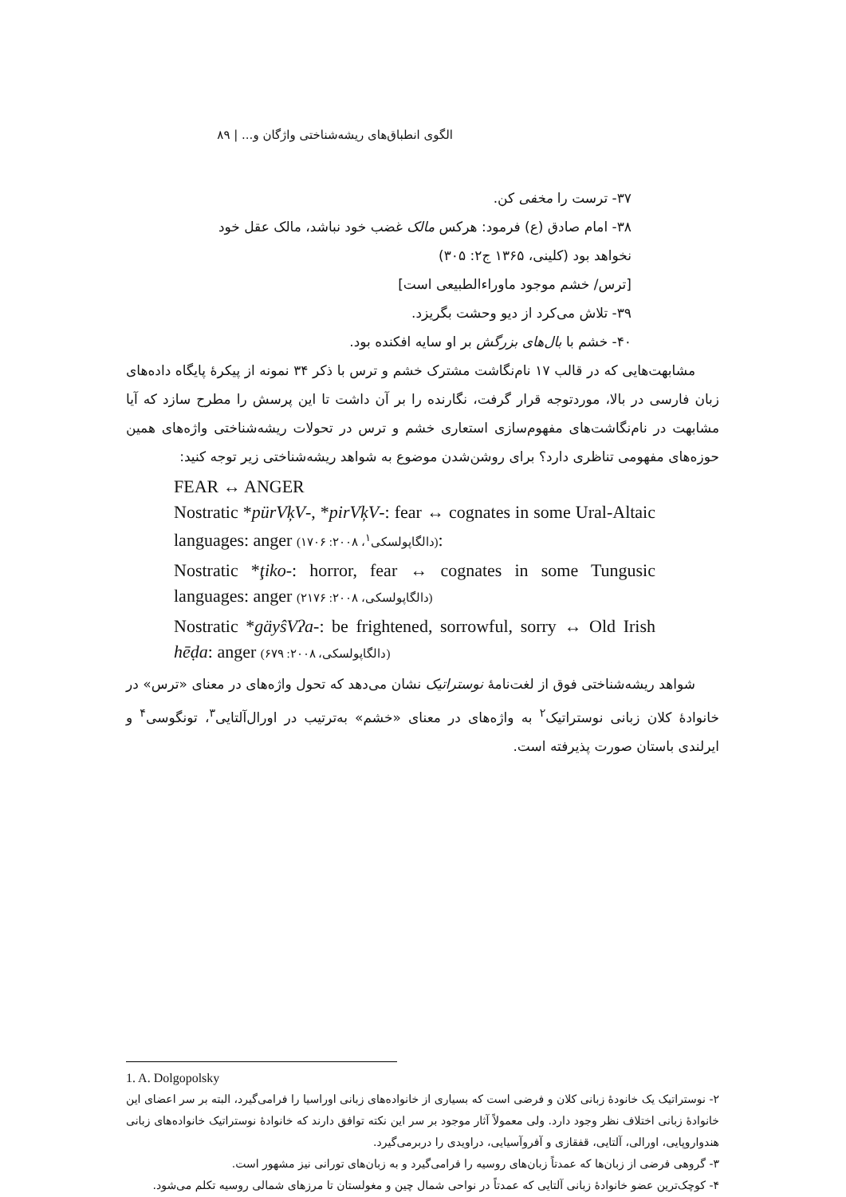الگوی انطباق‌های ریشه‌شناختی واژگان و... | ۸۹
۳۷- ترست را مخفی کن.
۳۸- امام صادق (ع) فرمود: هرکس مالک غضب خود نباشد، مالک عقل خود
نخواهد بود (کلینی، ۱۳۶۵ ج۲: ۳۰۵)
[ترس/ خشم موجود ماوراءالطبیعی است]
۳۹- تلاش می‌کرد از دیو وحشت بگریزد.
۴۰- خشم با بال‌های بزرگش بر او سایه افکنده بود.
مشابهت‌هایی که در قالب ۱۷ نام‌نگاشت مشترک خشم و ترس با ذکر ۳۴ نمونه از پیکرهٔ پایگاه داده‌های زبان فارسی در بالا، موردتوجه قرار گرفت، نگارنده را بر آن داشت تا این پرسش را مطرح سازد که آیا مشابهت در نام‌نگاشت‌های مفهوم‌سازی استعاری خشم و ترس در تحولات ریشه‌شناختی واژه‌های همین حوزه‌های مفهومی تناظری دارد؟ برای روشن‌شدن موضوع به شواهد ریشه‌شناختی زیر توجه کنید:
FEAR ↔ ANGER
Nostratic *pürVķV-, *pirVķV-: fear ↔ cognates in some Ural-Altaic languages: anger (دالگاپولسکی<sup>۱</sup>، ۲۰۰۸: ۱۷۰۶):
Nostratic *ţiko-: horror, fear ↔ cognates in some Tungusic languages: anger (دالگاپولسکی، ۲۰۰۸: ۲۱۷۶)
Nostratic *gäyŝVʔa-: be frightened, sorrowful, sorry ↔ Old Irish hēḍa: anger (دالگاپولسکی، ۲۰۰۸: ۶۷۹)
شواهد ریشه‌شناختی فوق از لغت‌نامهٔ نوستراتیک نشان می‌دهد که تحول واژه‌های در معنای «ترس» در خانوادهٔ کلان زبانی نوستراتیک<sup>۲</sup> به واژه‌های در معنای «خشم» به‌ترتیب در اورال‌آلتایی<sup>۳</sup>، تونگوسی<sup>۴</sup> و ایرلندی باستان صورت پذیرفته است.
1. A. Dolgopolsky
۲- نوستراتیک یک خانودهٔ زبانی کلان و فرضی است که بسیاری از خانواده‌های زبانی اوراسیا را فرامی‌گیرد، البته بر سر اعضای این خانوادهٔ زبانی اختلاف نظر وجود دارد. ولی معمولاً آثار موجود بر سر این نکته توافق دارند که خانوادهٔ نوستراتیک خانواده‌های زبانی هندواروپایی، اورالی، آلتایی، قفقازی و آفروآسیایی، دراویدی را دربرمی‌گیرد.
۳- گروهی فرضی از زبان‌ها که عمدتاً زبان‌های روسیه را فرامی‌گیرد و به زبان‌های تورانی نیز مشهور است.
۴- کوچک‌ترین عضو خانوادهٔ زبانی آلتایی که عمدتاً در نواحی شمال چین و مغولستان تا مرزهای شمالی روسیه تکلم می‌شود.